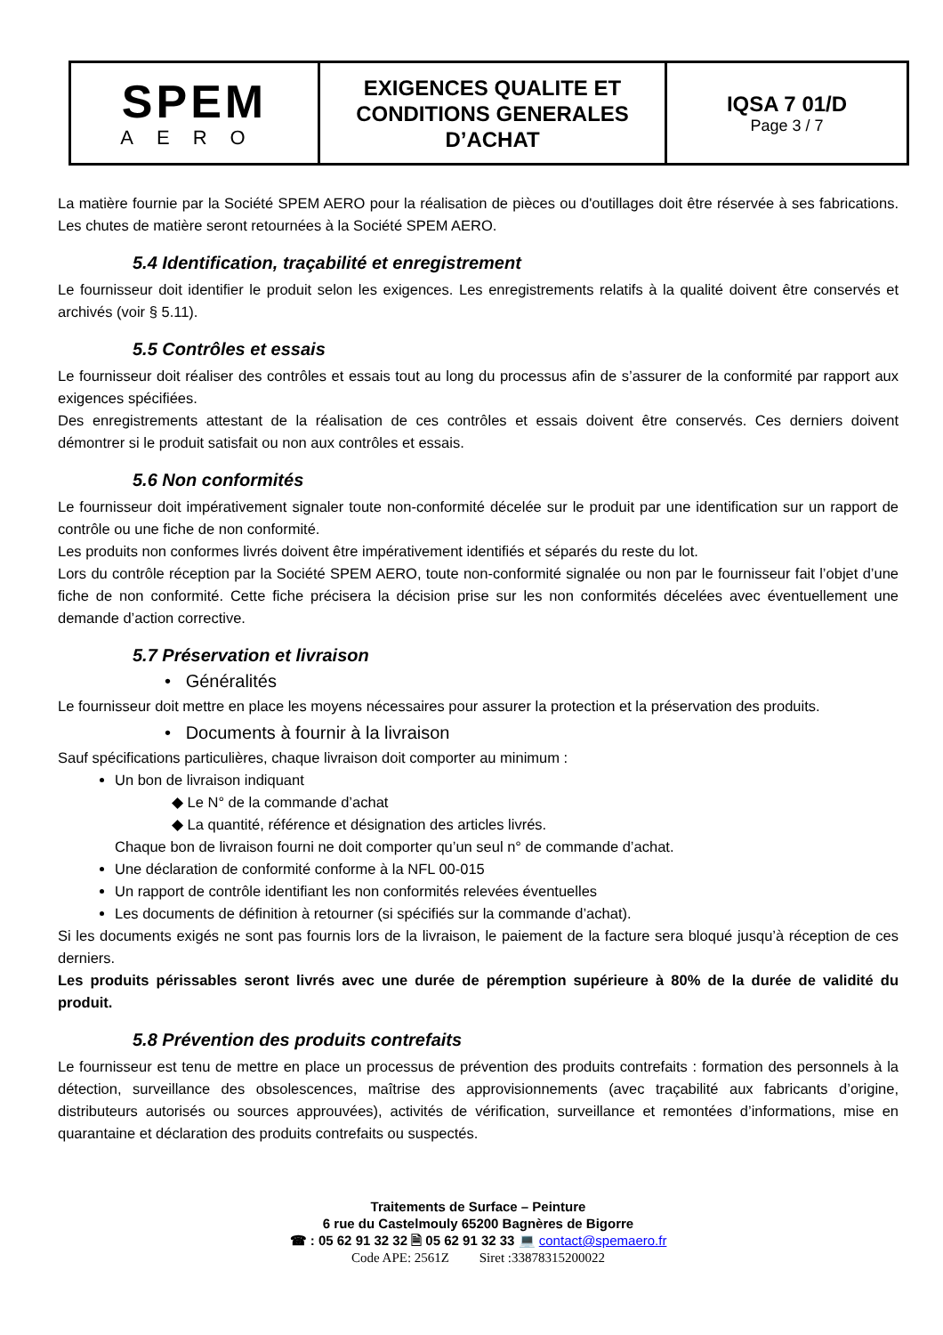| SPEM AERO | EXIGENCES QUALITE ET CONDITIONS GENERALES D’ACHAT | IQSA 7 01/D Page 3 / 7 |
La matière fournie par la Société SPEM AERO pour la réalisation de pièces ou d'outillages doit être réservée à ses fabrications. Les chutes de matière seront retournées à la Société SPEM AERO.
5.4 Identification, traçabilité et enregistrement
Le fournisseur doit identifier le produit selon les exigences. Les enregistrements relatifs à la qualité doivent être conservés et archivés (voir § 5.11).
5.5 Contrôles et essais
Le fournisseur doit réaliser des contrôles et essais tout au long du processus afin de s’assurer de la conformité par rapport aux exigences spécifiées.
Des enregistrements attestant de la réalisation de ces contrôles et essais doivent être conservés. Ces derniers doivent démontrer si le produit satisfait ou non aux contrôles et essais.
5.6 Non conformités
Le fournisseur doit impérativement signaler toute non-conformité décelée sur le produit par une identification sur un rapport de contrôle ou une fiche de non conformité.
Les produits non conformes livrés doivent être impérativement identifiés et séparés du reste du lot.
Lors du contrôle réception par la Société SPEM AERO, toute non-conformité signalée ou non par le fournisseur fait l’objet d’une fiche de non conformité. Cette fiche précisera la décision prise sur les non conformités décelées avec éventuellement une demande d’action corrective.
5.7 Préservation et livraison
• Généralités
Le fournisseur doit mettre en place les moyens nécessaires pour assurer la protection et la préservation des produits.
• Documents à fournir à la livraison
Sauf spécifications particulières, chaque livraison doit comporter au minimum :
Un bon de livraison indiquant
◆ Le N° de la commande d’achat
◆ La quantité, référence et désignation des articles livrés.
Chaque bon de livraison fourni ne doit comporter qu’un seul n° de commande d’achat.
Une déclaration de conformité conforme à la NFL 00-015
Un rapport de contrôle identifiant les non conformités relevées éventuelles
Les documents de définition à retourner (si spécifiés sur la commande d’achat).
Si les documents exigés ne sont pas fournis lors de la livraison, le paiement de la facture sera bloqué jusqu’à réception de ces derniers.
Les produits périssables seront livrés avec une durée de péremption supérieure à 80% de la durée de validité du produit.
5.8 Prévention des produits contrefaits
Le fournisseur est tenu de mettre en place un processus de prévention des produits contrefaits : formation des personnels à la détection, surveillance des obsolescences, maîtrise des approvisionnements (avec traçabilité aux fabricants d’origine, distributeurs autorisés ou sources approuvées), activités de vérification, surveillance et remontées d’informations, mise en quarantaine et déclaration des produits contrefaits ou suspectés.
Traitements de Surface – Peinture
6 rue du Castelmouly 65200 Bagnères de Bigorre
☎ : 05 62 91 32 32 🗎 05 62 91 32 33 💻 contact@spemaero.fr
Code APE: 2561Z Siret :33878315200022